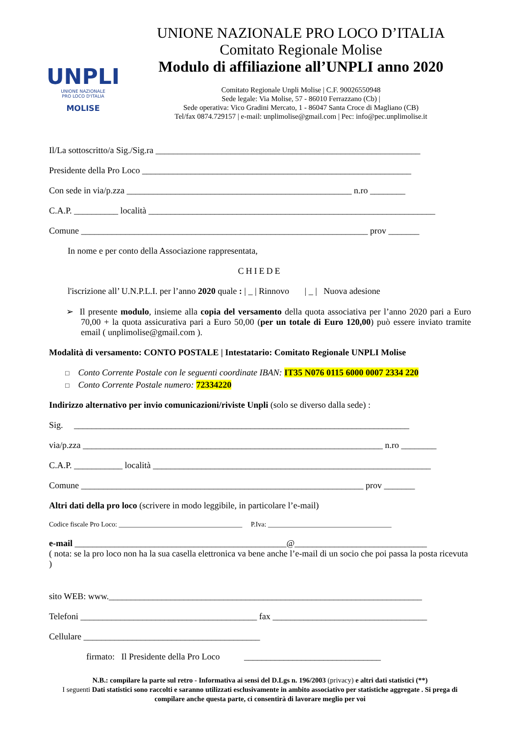UNPLI
UNIONE NAZIONALE
PRO LOCO D'ITALIA
MOLISE
UNIONE NAZIONALE PRO LOCO D’ITALIA
Comitato Regionale Molise
Modulo di affiliazione all’UNPLI anno 2020
Comitato Regionale Unpli Molise | C.F. 90026550948
Sede legale: Via Molise, 57 - 86010 Ferrazzano (Cb) |
Sede operativa: Vico Gradini Mercato, 1 - 86047 Santa Croce di Magliano (CB)
Tel/fax 0874.729157 | e-mail: unplimolise@gmail.com | Pec: info@pec.unplimolise.it
Il/La sottoscritto/a Sig./Sig.ra ____________________________________________________________
Presidente della Pro Loco _____________________________________________________________
Con sede in via/p.zza ___________________________________________________ n.ro ________
C.A.P. __________ località _________________________________________________________________
Comune _________________________________________________________________ prov _______
In nome e per conto della Associazione rappresentata,
CHIEDE
l'iscrizione all’ U.N.P.L.I. per l’anno 2020 quale : | _ | Rinnovo | _ | Nuova adesione
➢ Il presente modulo, insieme alla copia del versamento della quota associativa per l’anno 2020 pari a Euro 70,00 + la quota assicurativa pari a Euro 50,00 (per un totale di Euro 120,00) può essere inviato tramite email ( unplimolise@gmail.com ).
Modalità di versamento: CONTO POSTALE | Intestatario: Comitato Regionale UNPLI Molise
□ Conto Corrente Postale con le seguenti coordinate IBAN: IT35 N076 0115 6000 0007 2334 220
□ Conto Corrente Postale numero: 72334220
Indirizzo alternativo per invio comunicazioni/riviste Unpli (solo se diverso dalla sede) :
Sig. ____________________________________________________________________________
via/p.zza ____________________________________________________________________ n.ro ________
C.A.P. ___________ località _______________________________________________________________
Comune ________________________________________________________________ prov _______
Altri dati della pro loco (scrivere in modo leggibile, in particolare l’e-mail)
Codice fiscale Pro Loco: ____________________________________ P.Iva: ____________________________________
e-mail ________________________________________________@______________________________
( nota: se la pro loco non ha la sua casella elettronica va bene anche l’e-mail di un socio che poi passa la posta ricevuta )
sito WEB: www._______________________________________________________________________
Telefoni ________________________________________ fax ___________________________________
Cellulare ________________________________________
firmato: Il Presidente della Pro Loco _______________________________
N.B.: compilare la parte sul retro - Informativa ai sensi del D.Lgs n. 196/2003 (privacy) e altri dati statistici (**)
I seguenti Dati statistici sono raccolti e saranno utilizzati esclusivamente in ambito associativo per statistiche aggregate . Si prega di compilare anche questa parte, ci consentirà di lavorare meglio per voi